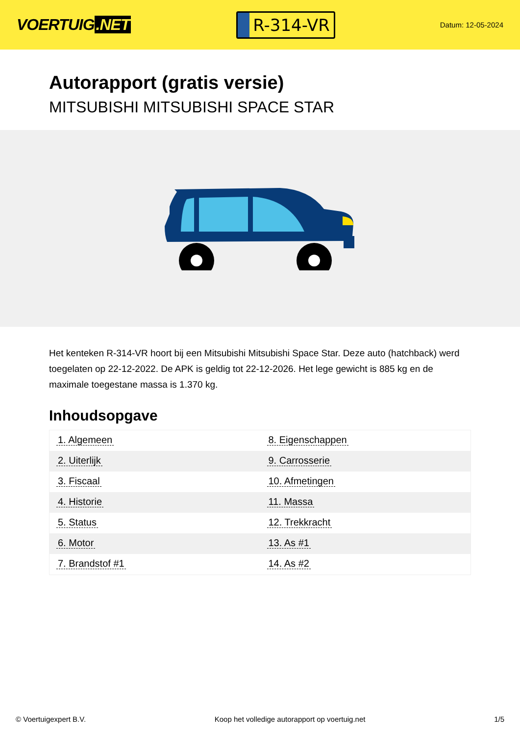VOERTUIG.NET
R-314-VR
Datum: 12-05-2024
Autorapport (gratis versie)
MITSUBISHI MITSUBISHI SPACE STAR
Het kenteken R-314-VR hoort bij een Mitsubishi Mitsubishi Space Star. Deze auto (hatchback) werd toegelaten op 22-12-2022. De APK is geldig tot 22-12-2026. Het lege gewicht is 885 kg en de maximale toegestane massa is 1.370 kg.
Inhoudsopgave
| 1. Algemeen | 8. Eigenschappen |
| 2. Uiterlijk | 9. Carrosserie |
| 3. Fiscaal | 10. Afmetingen |
| 4. Historie | 11. Massa |
| 5. Status | 12. Trekkracht |
| 6. Motor | 13. As #1 |
| 7. Brandstof #1 | 14. As #2 |
© Voertuigexpert B.V. Koop het volledige autorapport op voertuig.net 1/5